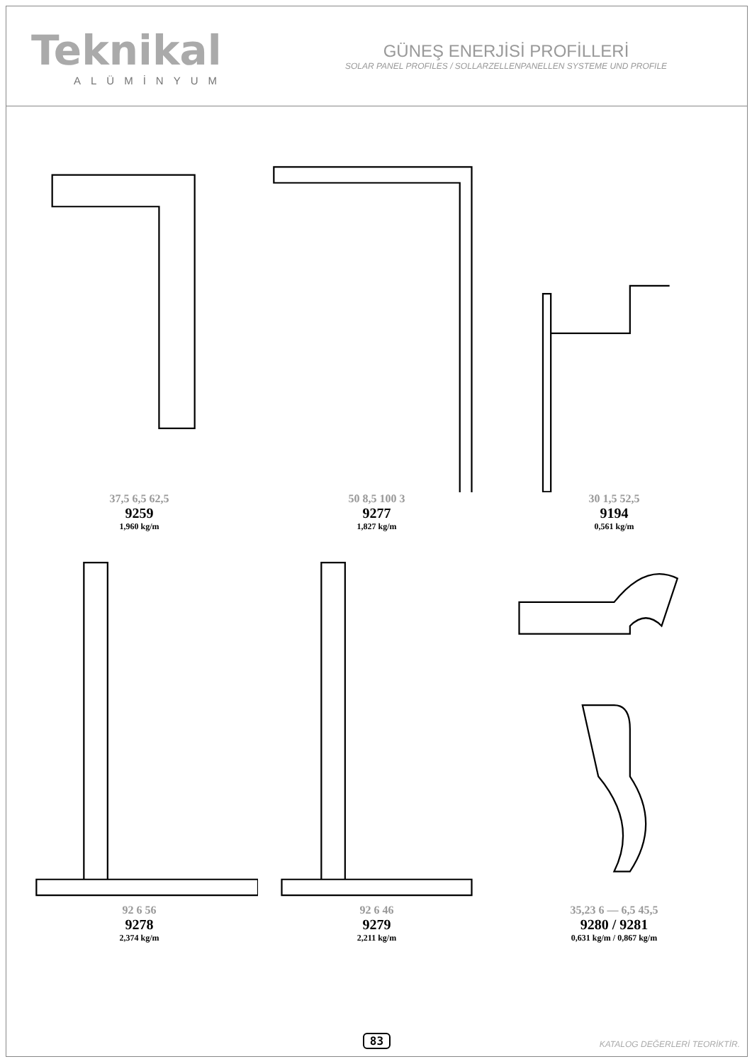Teknikal
ALÜMİNYUM
GÜNEŞ ENERJİSİ PROFİLLERİ
SOLAR PANEL PROFILES / SOLLARZELLENPANELLEN SYSTEME UND PROFILE
37,5 6,5 62,5
9259
1,960 kg/m
50 8,5 100 3
9277
1,827 kg/m
30 1,5 52,5
9194
0,561 kg/m
92 6 56
9278
2,374 kg/m
92 6 46
9279
2,211 kg/m
35,23 6 — 6,5 45,5
9280 / 9281
0,631 kg/m / 0,867 kg/m
83 KATALOG DEĞERLERİ TEORİKTİR.